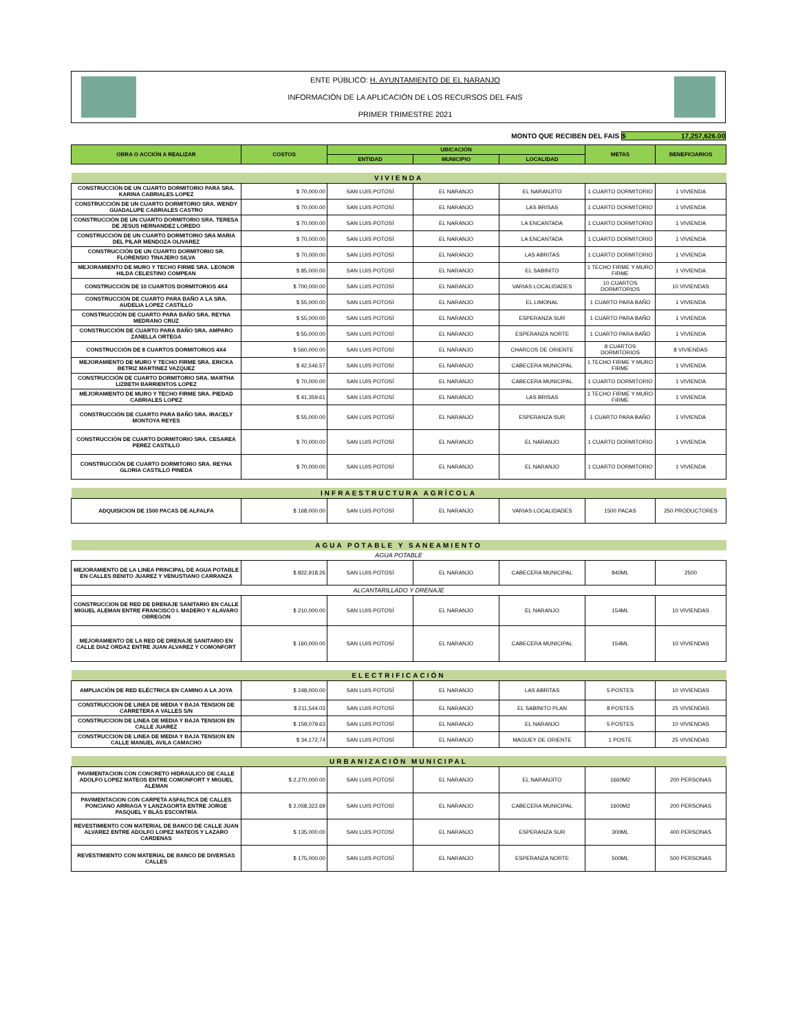ENTE PÚBLICO: H. AYUNTAMIENTO DE EL NARANJO
INFORMACIÓN DE LA APLICACIÓN DE LOS RECURSOS DEL FAIS
PRIMER TRIMESTRE 2021
MONTO QUE RECIBEN DEL FAIS $ 17,257,626.00
| OBRA O ACCIÓN A REALIZAR | COSTOS | UBICACIÓN | | | METAS | BENEFICIARIOS |
| --- | --- | --- | --- | --- | --- | --- |
| | | ENTIDAD | MUNICIPIO | LOCALIDAD | | |
| VIVIENDA | | | | | | |
| CONSTRUCCIÓN DE UN CUARTO DORMITORIO PARA SRA. KARINA CABRIALES LOPEZ | $ 70,000.00 | SAN LUIS POTOSÍ | EL NARANJO | EL NARANJITO | 1 CUARTO DORMITORIO | 1 VIVIENDA |
| CONSTRUCCIÓN DE UN CUARTO DORMITORIO SRA. WENDY GUADALUPE CABRIALES CASTRO | $ 70,000.00 | SAN LUIS POTOSÍ | EL NARANJO | LAS BRISAS | 1 CUARTO DORMITORIO | 1 VIVIENDA |
| CONSTRUCCIÓN DE UN CUARTO DORMITORIO SRA. TERESA DE JESUS HERNANDEZ LOREDO | $ 70,000.00 | SAN LUIS POTOSÍ | EL NARANJO | LA ENCANTADA | 1 CUARTO DORMITORIO | 1 VIVIENDA |
| CONSTRUCCIÓN DE UN CUARTO DORMITORIO SRA MARIA DEL PILAR MENDOZA OLIVAREZ | $ 70,000.00 | SAN LUIS POTOSÍ | EL NARANJO | LA ENCANTADA | 1 CUARTO DORMITORIO | 1 VIVIENDA |
| CONSTRUCCIÓN DE UN CUARTO DORMITORIO SR. FLORENSIO TINAJERO SILVA | $ 70,000.00 | SAN LUIS POTOSÍ | EL NARANJO | LAS ABRITAS | 1 CUARTO DORMITORIO | 1 VIVIENDA |
| MEJORAMIENTO DE MURO Y TECHO FIRME SRA. LEONOR HILDA CELESTINO COMPEAN | $ 85,000.00 | SAN LUIS POTOSÍ | EL NARANJO | EL SABINITO | 1 TECHO FIRME Y MURO FIRME | 1 VIVIENDA |
| CONSTRUCCIÓN DE 10 CUARTOS DORMITORIOS 4X4 | $ 700,000.00 | SAN LUIS POTOSÍ | EL NARANJO | VARIAS LOCALIDADES | 10 CUARTOS DORMITORIOS | 10 VIVIENDAS |
| CONSTRUCCIÓN DE CUARTO PARA BAÑO A LA SRA. AUDELIA LOPEZ CASTILLO | $ 55,000.00 | SAN LUIS POTOSÍ | EL NARANJO | EL LIMONAL | 1 CUARTO PARA BAÑO | 1 VIVIENDA |
| CONSTRUCCIÓN DE CUARTO PARA BAÑO SRA. REYNA MEDRANO CRUZ | $ 55,000.00 | SAN LUIS POTOSÍ | EL NARANJO | ESPERANZA SUR | 1 CUARTO PARA BAÑO | 1 VIVIENDA |
| CONSTRUCCIÓN DE CUARTO PARA BAÑO SRA. AMPARO ZANELLA ORTEGA | $ 55,000.00 | SAN LUIS POTOSÍ | EL NARANJO | ESPERANZA NORTE | 1 CUARTO PARA BAÑO | 1 VIVIENDA |
| CONSTRUCCIÓN DE 8 CUARTOS DORMITORIOS 4X4 | $ 560,000.00 | SAN LUIS POTOSÍ | EL NARANJO | CHARCOS DE ORIENTE | 8 CUARTOS DORMITORIOS | 8 VIVIENDAS |
| MEJORAMIENTO DE MURO Y TECHO FIRME SRA. ERICKA BETRIZ MARTINEZ VAZQUEZ | $ 42,546.57 | SAN LUIS POTOSÍ | EL NARANJO | CABECERA MUNICIPAL | 1 TECHO FIRME Y MURO FIRME | 1 VIVIENDA |
| CONSTRUCCIÓN DE CUARTO DORMITORIO SRA. MARTHA LIZBETH BARRIENTOS LOPEZ | $ 70,000.00 | SAN LUIS POTOSÍ | EL NARANJO | CABECERA MUNICIPAL | 1 CUARTO DORMITORIO | 1 VIVIENDA |
| MEJORAMIENTO DE MURO Y TECHO FIRME SRA. PIEDAD CABRIALES LOPEZ | $ 41,359.61 | SAN LUIS POTOSÍ | EL NARANJO | LAS BRISAS | 1 TECHO FIRME Y MURO FIRME | 1 VIVIENDA |
| CONSTRUCCIÓN DE CUARTO PARA BAÑO SRA. IRACELY MONTOYA REYES | $ 55,000.00 | SAN LUIS POTOSÍ | EL NARANJO | ESPERANZA SUR | 1 CUARTO PARA BAÑO | 1 VIVIENDA |
| CONSTRUCCIÓN DE CUARTO DORMITORIO SRA. CESAREA PEREZ CASTILLO | $ 70,000.00 | SAN LUIS POTOSÍ | EL NARANJO | EL NARANJO | 1 CUARTO DORMITORIO | 1 VIVIENDA |
| CONSTRUCCIÓN DE CUARTO DORMITORIO SRA. REYNA GLORIA CASTILLO PINEDA | $ 70,000.00 | SAN LUIS POTOSÍ | EL NARANJO | EL NARANJO | 1 CUARTO DORMITORIO | 1 VIVIENDA |
| INFRAESTRUCTURA AGRÍCOLA | | | | | | |
| ADQUISICION DE 1500 PACAS DE ALFALFA | $ 168,000.00 | SAN LUIS POTOSÍ | EL NARANJO | VARIAS LOCALIDADES | 1500 PACAS | 250 PRODUCTORES |
| AGUA POTABLE Y SANEAMIENTO | | | | | | |
| AGUA POTABLE | | | | | | |
| MEJORAMIENTO DE LA LINEA PRINCIPAL DE AGUA POTABLE EN CALLES BENITO JUAREZ Y VENUSTIANO CARRANZA | $ 822,918.26 | SAN LUIS POTOSÍ | EL NARANJO | CABECERA MUNICIPAL | 840ML | 2500 |
| ALCANTARILLADO Y DRENAJE | | | | | | |
| CONSTRUCCION DE RED DE DRENAJE SANITARIO EN CALLE MIGUEL ALEMAN ENTRE FRANCISCO I. MADERO Y ALAVARO OBREGON | $ 210,000.00 | SAN LUIS POTOSÍ | EL NARANJO | EL NARANJO | 154ML | 10 VIVIENDAS |
| MEJORAMIENTO DE LA RED DE DRENAJE SANITARIO EN CALLE DIAZ ORDAZ ENTRE JUAN ALVAREZ Y COMONFORT | $ 160,000.00 | SAN LUIS POTOSÍ | EL NARANJO | CABECERA MUNICIPAL | 154ML | 10 VIVIENDAS |
| ELECTRIFICACIÓN | | | | | | |
| AMPLIACIÓN DE RED ELÉCTRICA EN CAMINO A LA JOYA | $ 248,000.00 | SAN LUIS POTOSÍ | EL NARANJO | LAS ABRITAS | 5 POSTES | 10 VIVIENDAS |
| CONSTRUCCION DE LINEA DE MEDIA Y BAJA TENSION DE CARRETERA A VALLES S/N | $ 211,544.03 | SAN LUIS POTOSÍ | EL NARANJO | EL SABINITO PLAN | 8 POSTES | 25 VIVIENDAS |
| CONSTRUCCION DE LINEA DE MEDIA Y BAJA TENSION EN CALLE JUAREZ | $ 159,079.63 | SAN LUIS POTOSÍ | EL NARANJO | EL NARANJO | 5 POSTES | 10 VIVIENDAS |
| CONSTRUCCION DE LINEA DE MEDIA Y BAJA TENSION EN CALLE MANUEL AVILA CAMACHO | $ 34,172.74 | SAN LUIS POTOSÍ | EL NARANJO | MAGUEY DE ORIENTE | 1 POSTE | 25 VIVIENDAS |
| URBANIZACIÓN MUNICIPAL | | | | | | |
| PAVIMENTACION CON CONCRETO HIDRAULICO DE CALLE ADOLFO LOPEZ MATEOS ENTRE COMONFORT Y MIGUEL ALEMAN | $ 2,270,000.00 | SAN LUIS POTOSÍ | EL NARANJO | EL NARANJITO | 1660M2 | 200 PERSONAS |
| PAVIMENTACION CON CARPETA ASFALTICA DE CALLES PONCIANO ARRIAGA Y LANZAGORTA ENTRE JORGE PASQUEL Y BLÁS ESCONTRÍA | $ 2,058,322.69 | SAN LUIS POTOSÍ | EL NARANJO | CABECERA MUNICIPAL | 1600M2 | 200 PERSONAS |
| REVESTIMIENTO CON MATERIAL DE BANCO DE CALLE JUAN ALVAREZ ENTRE ADOLFO LOPEZ MATEOS Y LAZARO CARDENAS | $ 135,000.00 | SAN LUIS POTOSÍ | EL NARANJO | ESPERANZA SUR | 300ML | 400 PERSONAS |
| REVESTIMIENTO CON MATERIAL DE BANCO DE DIVERSAS CALLES | $ 175,000.00 | SAN LUIS POTOSÍ | EL NARANJO | ESPERANZA NORTE | 500ML | 500 PERSONAS |